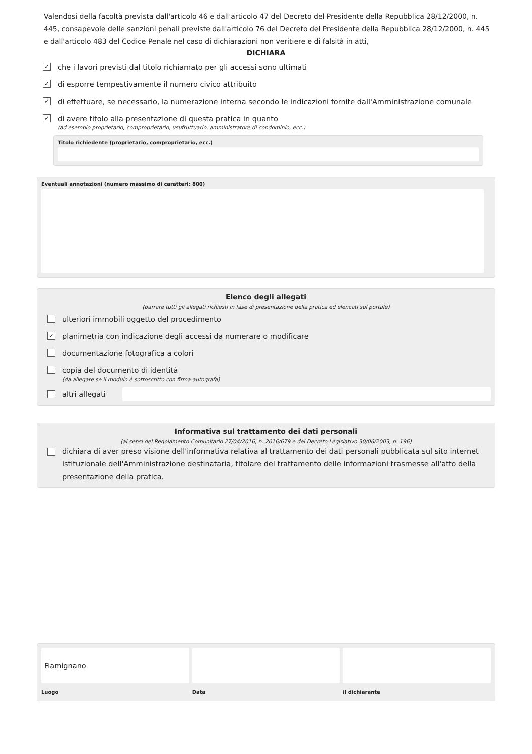Valendosi della facoltà prevista dall'articolo 46 e dall'articolo 47 del Decreto del Presidente della Repubblica 28/12/2000, n. 445, consapevole delle sanzioni penali previste dall'articolo 76 del Decreto del Presidente della Repubblica 28/12/2000, n. 445 e dall'articolo 483 del Codice Penale nel caso di dichiarazioni non veritiere e di falsità in atti,
DICHIARA
✓ che i lavori previsti dal titolo richiamato per gli accessi sono ultimati
✓ di esporre tempestivamente il numero civico attribuito
✓ di effettuare, se necessario, la numerazione interna secondo le indicazioni fornite dall'Amministrazione comunale
✓ di avere titolo alla presentazione di questa pratica in quanto
(ad esempio proprietario, comproprietario, usufruttuario, amministratore di condominio, ecc.)
Titolo richiedente (proprietario, comproprietario, ecc.)
Eventuali annotazioni (numero massimo di caratteri: 800)
Elenco degli allegati
(barrare tutti gli allegati richiesti in fase di presentazione della pratica ed elencati sul portale)
ulteriori immobili oggetto del procedimento
✓ planimetria con indicazione degli accessi da numerare o modificare
documentazione fotografica a colori
copia del documento di identità
(da allegare se il modulo è sottoscritto con firma autografa)
altri allegati
Informativa sul trattamento dei dati personali
(ai sensi del Regolamento Comunitario 27/04/2016, n. 2016/679 e del Decreto Legislativo 30/06/2003, n. 196)
dichiara di aver preso visione dell'informativa relativa al trattamento dei dati personali pubblicata sul sito internet istituzionale dell'Amministrazione destinataria, titolare del trattamento delle informazioni trasmesse all'atto della presentazione della pratica.
Fiamignano
Luogo
Data il dichiarante